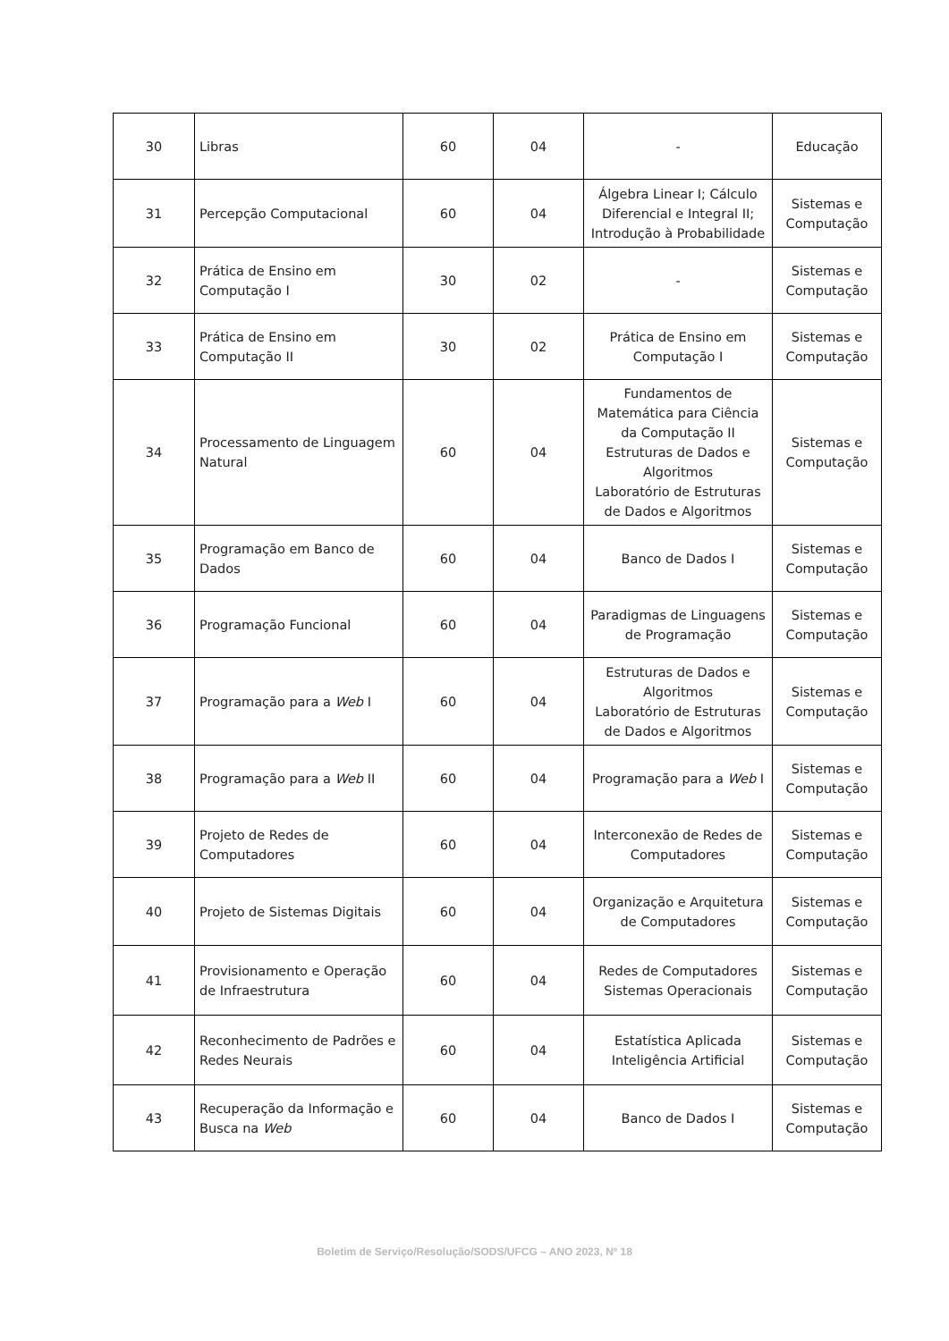| 30 | Libras | 60 | 04 | - | Educação |
| 31 | Percepção Computacional | 60 | 04 | Álgebra Linear I; Cálculo Diferencial e Integral II; Introdução à Probabilidade | Sistemas e Computação |
| 32 | Prática de Ensino em Computação I | 30 | 02 | - | Sistemas e Computação |
| 33 | Prática de Ensino em Computação II | 30 | 02 | Prática de Ensino em Computação I | Sistemas e Computação |
| 34 | Processamento de Linguagem Natural | 60 | 04 | Fundamentos de Matemática para Ciência da Computação II Estruturas de Dados e Algoritmos Laboratório de Estruturas de Dados e Algoritmos | Sistemas e Computação |
| 35 | Programação em Banco de Dados | 60 | 04 | Banco de Dados I | Sistemas e Computação |
| 36 | Programação Funcional | 60 | 04 | Paradigmas de Linguagens de Programação | Sistemas e Computação |
| 37 | Programação para a Web I | 60 | 04 | Estruturas de Dados e Algoritmos Laboratório de Estruturas de Dados e Algoritmos | Sistemas e Computação |
| 38 | Programação para a Web II | 60 | 04 | Programação para a Web I | Sistemas e Computação |
| 39 | Projeto de Redes de Computadores | 60 | 04 | Interconexão de Redes de Computadores | Sistemas e Computação |
| 40 | Projeto de Sistemas Digitais | 60 | 04 | Organização e Arquitetura de Computadores | Sistemas e Computação |
| 41 | Provisionamento e Operação de Infraestrutura | 60 | 04 | Redes de Computadores Sistemas Operacionais | Sistemas e Computação |
| 42 | Reconhecimento de Padrões e Redes Neurais | 60 | 04 | Estatística Aplicada Inteligência Artificial | Sistemas e Computação |
| 43 | Recuperação da Informação e Busca na Web | 60 | 04 | Banco de Dados I | Sistemas e Computação |
Boletim de Serviço/Resolução/SODS/UFCG – ANO 2023, Nº 18